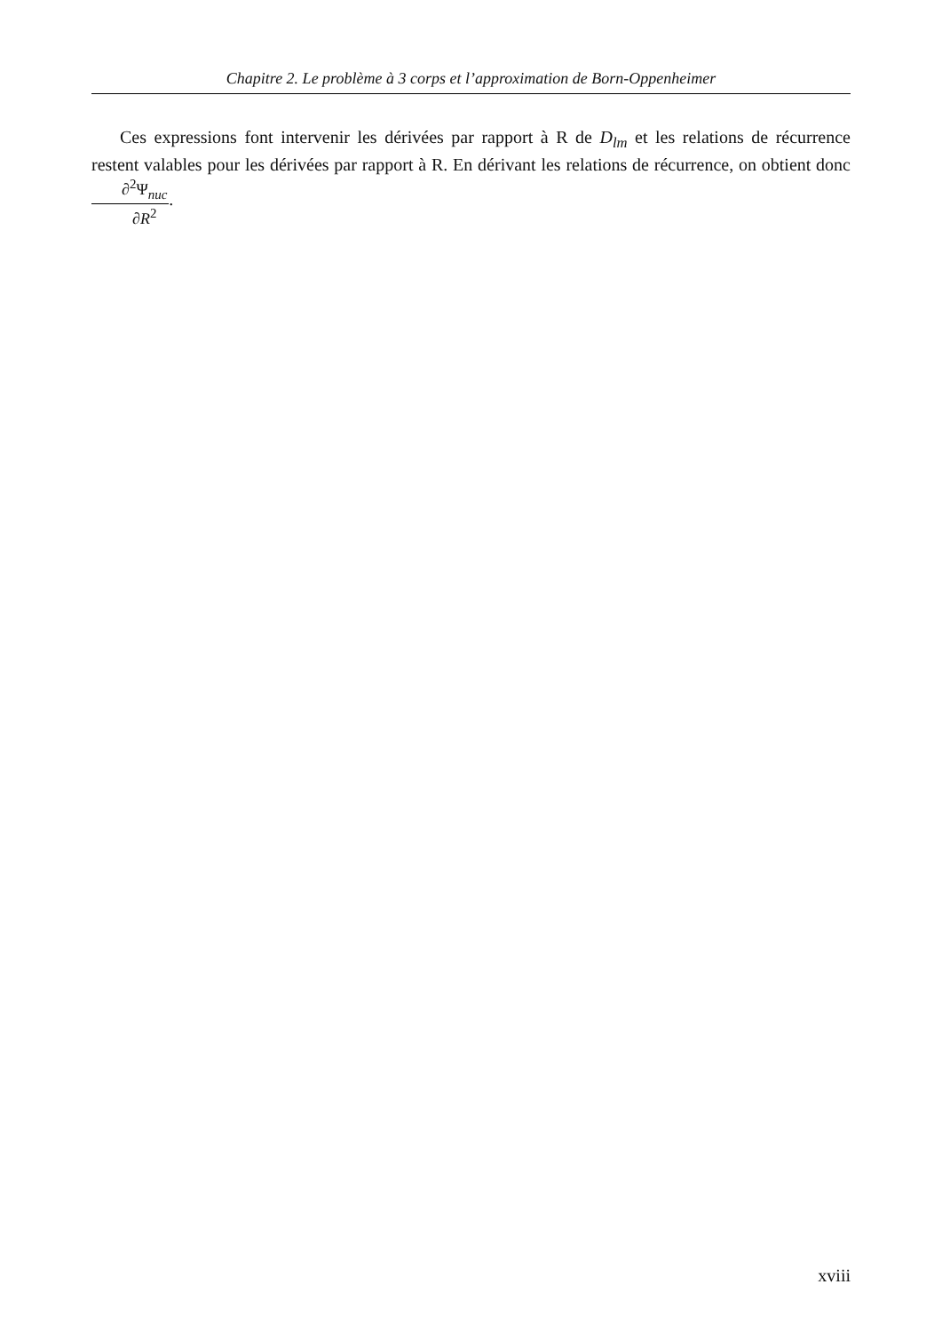Chapitre 2. Le problème à 3 corps et l’approximation de Born-Oppenheimer
Ces expressions font intervenir les dérivées par rapport à R de D<sub>lm</sub> et les relations de récurrence restent valables pour les dérivées par rapport à R. En dérivant les relations de récurrence, on obtient donc ∂<sup>2</sup>Ψ<sub>nuc</sub> ∂R<sup>2</sup>.
xviii